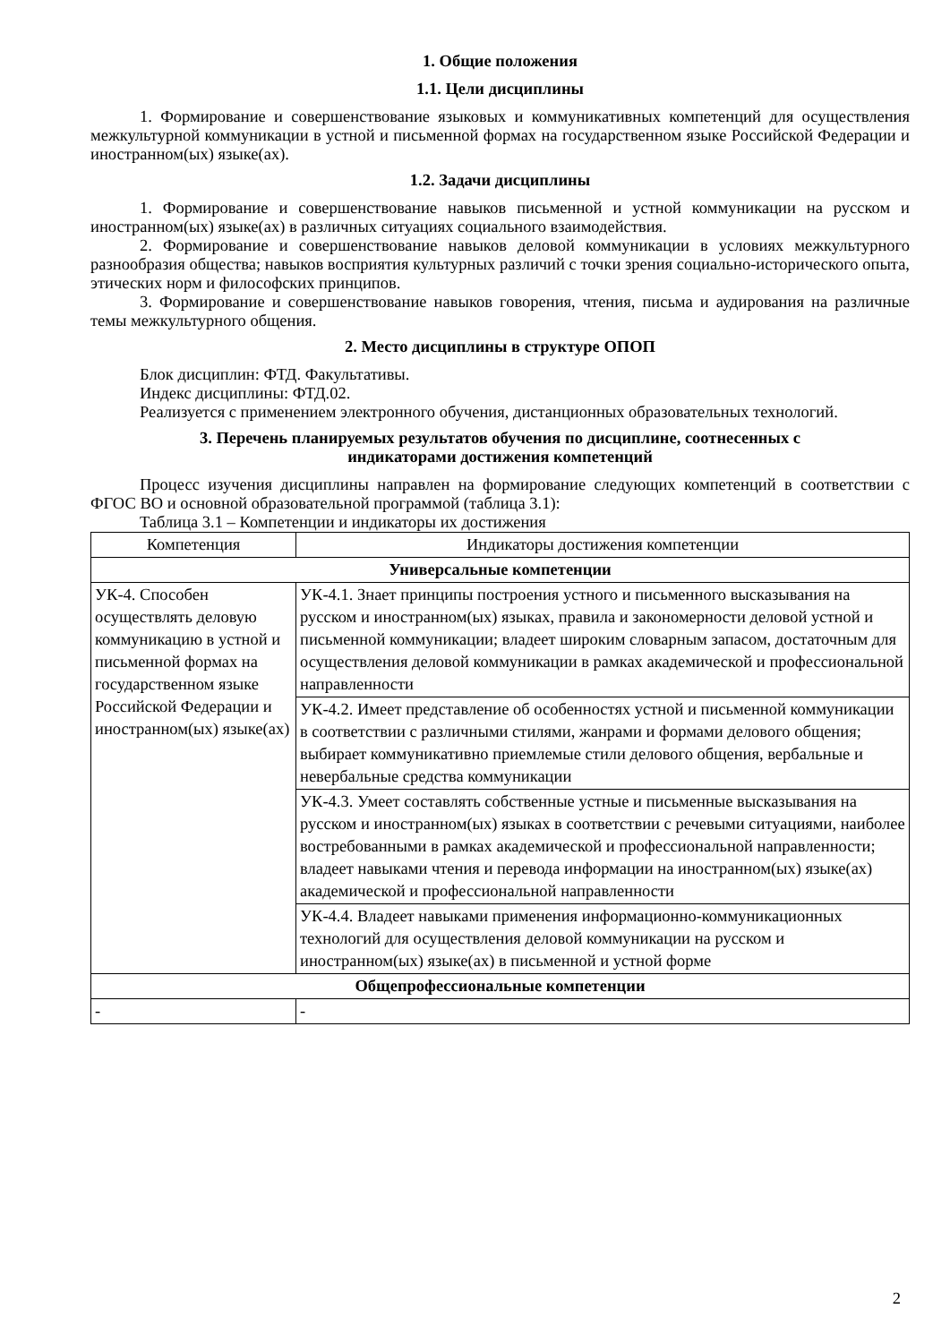1. Общие положения
1.1. Цели дисциплины
1. Формирование и совершенствование языковых и коммуникативных компетенций для осуществления межкультурной коммуникации в устной и письменной формах на государственном языке Российской Федерации и иностранном(ых) языке(ах).
1.2. Задачи дисциплины
1. Формирование и совершенствование навыков письменной и устной коммуникации на русском и иностранном(ых) языке(ах) в различных ситуациях социального взаимодействия.
2. Формирование и совершенствование навыков деловой коммуникации в условиях межкультурного разнообразия общества; навыков восприятия культурных различий с точки зрения социально-исторического опыта, этических норм и философских принципов.
3. Формирование и совершенствование навыков говорения, чтения, письма и аудирования на различные темы межкультурного общения.
2. Место дисциплины в структуре ОПОП
Блок дисциплин: ФТД. Факультативы.
Индекс дисциплины: ФТД.02.
Реализуется с применением электронного обучения, дистанционных образовательных технологий.
3. Перечень планируемых результатов обучения по дисциплине, соотнесенных с
индикаторами достижения компетенций
Процесс изучения дисциплины направлен на формирование следующих компетенций в соответствии с ФГОС ВО и основной образовательной программой (таблица 3.1):
Таблица 3.1 – Компетенции и индикаторы их достижения
| Компетенция | Индикаторы достижения компетенции |
| --- | --- |
| Универсальные компетенции | |
| УК-4. Способен осуществлять деловую коммуникацию в устной и письменной формах на государственном языке Российской Федерации и иностранном(ых) языке(ах) | УК-4.1. Знает принципы построения устного и письменного высказывания на русском и иностранном(ых) языках, правила и закономерности деловой устной и письменной коммуникации; владеет широким словарным запасом, достаточным для осуществления деловой коммуникации в рамках академической и профессиональной направленности |
| | УК-4.2. Имеет представление об особенностях устной и письменной коммуникации в соответствии с различными стилями, жанрами и формами делового общения; выбирает коммуникативно приемлемые стили делового общения, вербальные и невербальные средства коммуникации |
| | УК-4.3. Умеет составлять собственные устные и письменные высказывания на русском и иностранном(ых) языках в соответствии с речевыми ситуациями, наиболее востребованными в рамках академической и профессиональной направленности; владеет навыками чтения и перевода информации на иностранном(ых) языке(ах) академической и профессиональной направленности |
| | УК-4.4. Владеет навыками применения информационно-коммуникационных технологий для осуществления деловой коммуникации на русском и иностранном(ых) языке(ах) в письменной и устной форме |
| Общепрофессиональные компетенции | |
| - | - |
2